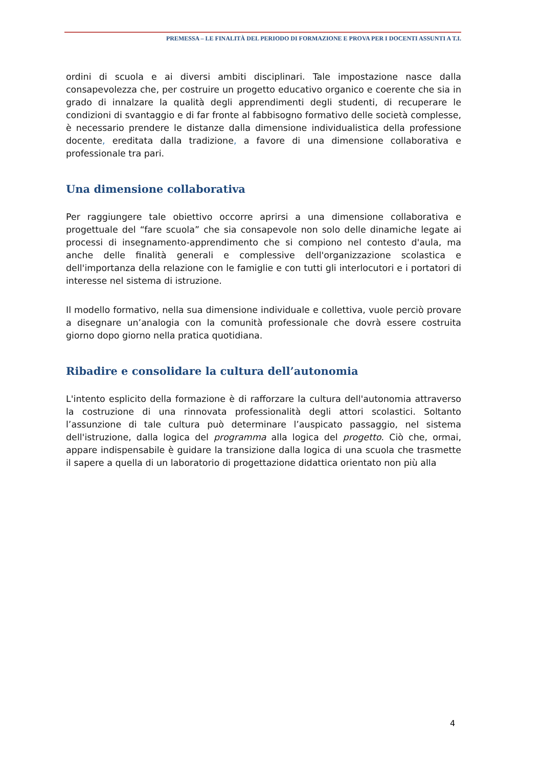PREMESSA – LE FINALITÀ DEL PERIODO DI FORMAZIONE E PROVA PER I DOCENTI ASSUNTI A T.I.
ordini di scuola e ai diversi ambiti disciplinari. Tale impostazione nasce dalla consapevolezza che, per costruire un progetto educativo organico e coerente che sia in grado di innalzare la qualità degli apprendimenti degli studenti, di recuperare le condizioni di svantaggio e di far fronte al fabbisogno formativo delle società complesse, è necessario prendere le distanze dalla dimensione individualistica della professione docente, ereditata dalla tradizione, a favore di una dimensione collaborativa e professionale tra pari.
Una dimensione collaborativa
Per raggiungere tale obiettivo occorre aprirsi a una dimensione collaborativa e progettuale del “fare scuola” che sia consapevole non solo delle dinamiche legate ai processi di insegnamento-apprendimento che si compiono nel contesto d'aula, ma anche delle finalità generali e complessive dell'organizzazione scolastica e dell'importanza della relazione con le famiglie e con tutti gli interlocutori e i portatori di interesse nel sistema di istruzione.
Il modello formativo, nella sua dimensione individuale e collettiva, vuole perciò provare a disegnare un’analogia con la comunità professionale che dovrà essere costruita giorno dopo giorno nella pratica quotidiana.
Ribadire e consolidare la cultura dell’autonomia
L'intento esplicito della formazione è di rafforzare la cultura dell'autonomia attraverso la costruzione di una rinnovata professionalità degli attori scolastici. Soltanto l’assunzione di tale cultura può determinare l’auspicato passaggio, nel sistema dell'istruzione, dalla logica del programma alla logica del progetto. Ciò che, ormai, appare indispensabile è guidare la transizione dalla logica di una scuola che trasmette il sapere a quella di un laboratorio di progettazione didattica orientato non più alla
4